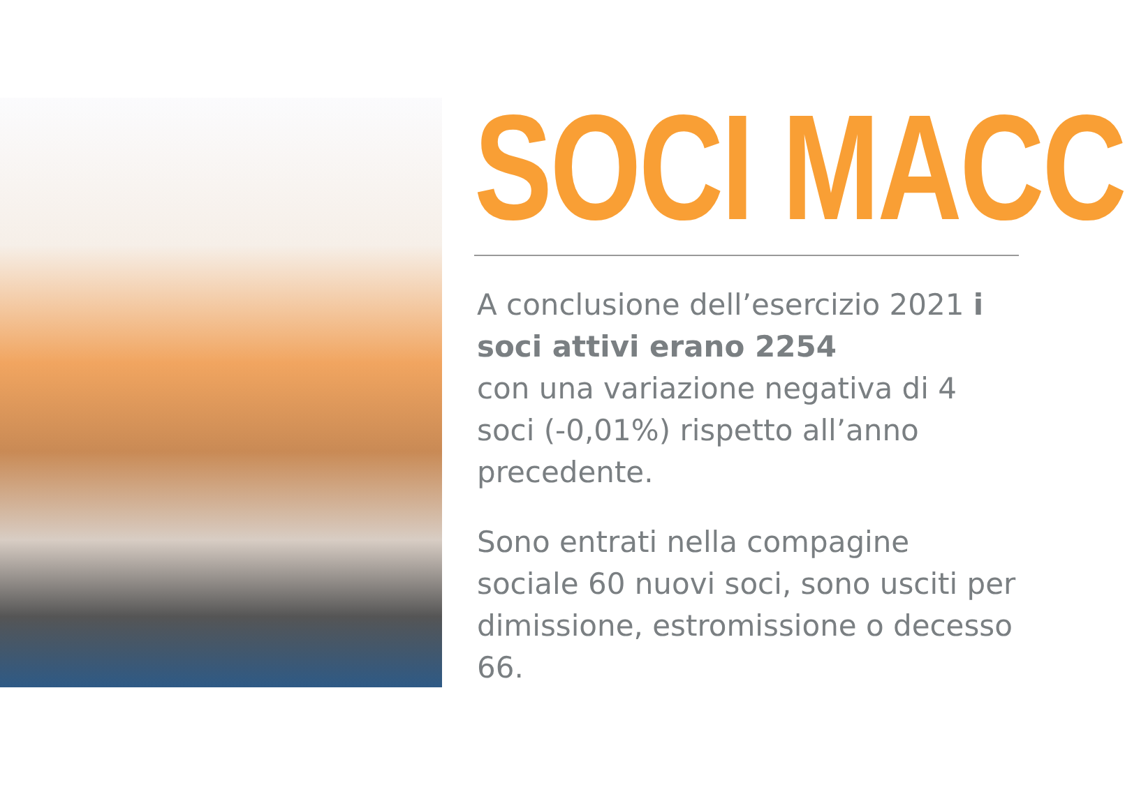SOCI MACC
A conclusione dell’esercizio 2021 i soci attivi erano 2254
con una variazione negativa di 4 soci (-0,01%) rispetto all’anno precedente.
Sono entrati nella compagine sociale 60 nuovi soci, sono usciti per dimissione, estromissione o decesso 66.